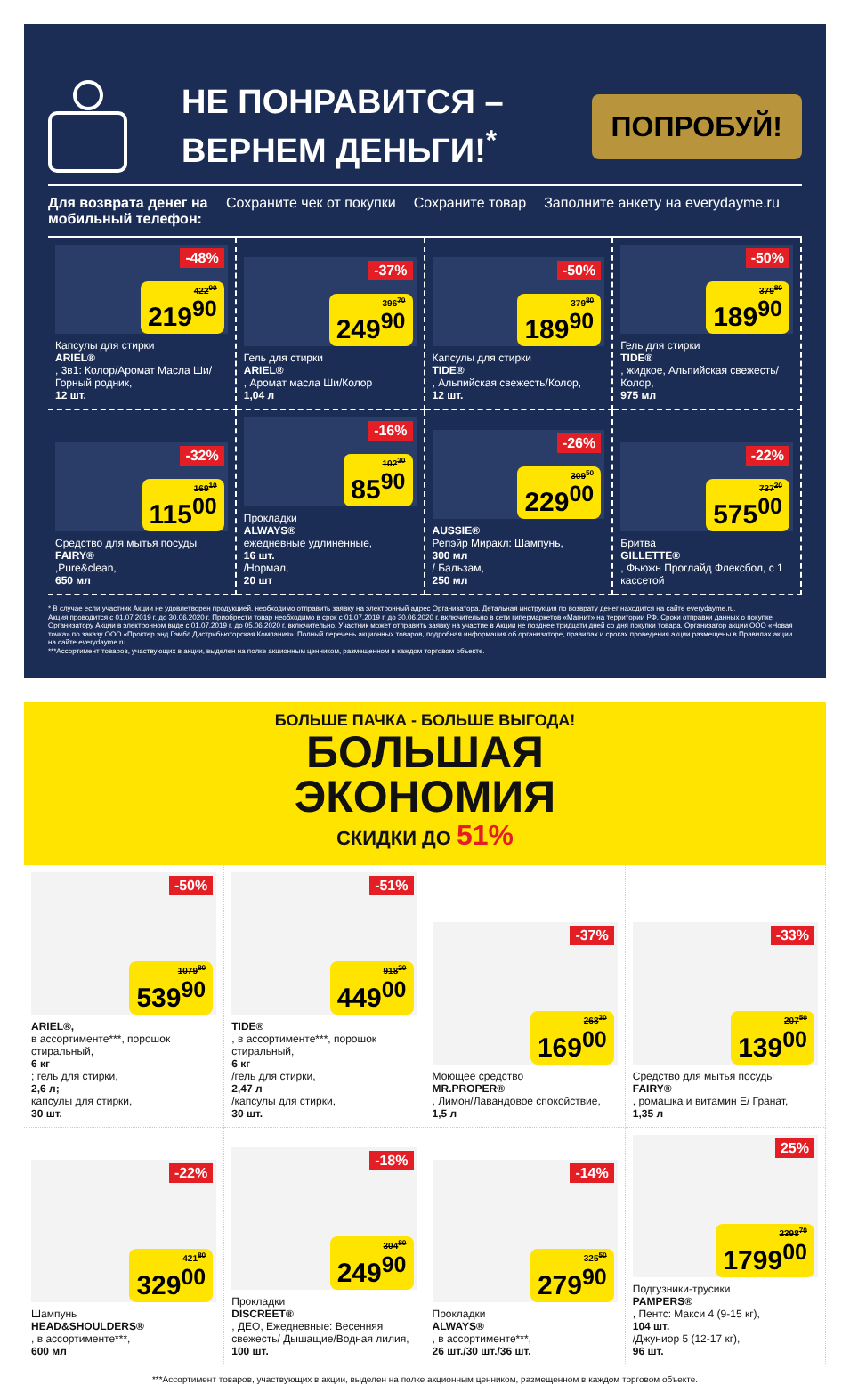НЕ ПОНРАВИТСЯ –
ВЕРНЕМ ДЕНЬГИ!<sup>*</sup>
ПОПРОБУЙ!
Для возврата денег на мобильный телефон: Сохраните чек от покупки Сохраните товар Заполните анкету на everydayme.ru
-48%
422<sup>90</sup>
219<sup>90</sup>
Капсулы для стирки
ARIEL®, 3в1: Колор/Аромат Масла Ши/ Горный родник,
12 шт.
-37%
396<sup>70</sup>
249<sup>90</sup>
Гель для стирки
ARIEL®, Аромат масла Ши/Колор
1,04 л
-50%
379<sup>80</sup>
189<sup>90</sup>
Капсулы для стирки
TIDE®, Альпийская свежесть/Колор,
12 шт.
-50%
379<sup>80</sup>
189<sup>90</sup>
Гель для стирки
TIDE®, жидкое, Альпийская свежесть/Колор,
975 мл
-32%
169<sup>10</sup>
115<sup>00</sup>
Средство для мытья посуды
FAIRY®,Pure&clean,
650 мл
-16%
102<sup>30</sup>
85<sup>90</sup>
Прокладки
ALWAYS®
ежедневные удлиненные,
16 шт.
/Нормал,
20 шт
-26%
309<sup>50</sup>
229<sup>00</sup>
AUSSIE®
Репэйр Миракл: Шампунь,
300 мл
/ Бальзам,
250 мл
-22%
737<sup>20</sup>
575<sup>00</sup>
Бритва
GILLETTE®, Фьюжн Проглайд Флексбол, с 1 кассетой
* В случае если участник Акции не удовлетворен продукцией, необходимо отправить заявку на электронный адрес Организатора. Детальная инструкция по возврату денег находится на сайте everydayme.ru.
Акция проводится с 01.07.2019 г. до 30.06.2020 г. Приобрести товар необходимо в срок с 01.07.2019 г. до 30.06.2020 г. включительно в сети гипермаркетов «Магнит» на территории РФ. Сроки отправки данных о покупке Организатору Акции в электронном виде с 01.07.2019 г. до 05.06.2020 г. включительно. Участник может отправить заявку на участие в Акции не позднее тридцати дней со дня покупки товара. Организатор акции ООО «Новая точка» по заказу ООО «Проктер энд Гэмбл Дистрибьюторская Компания». Полный перечень акционных товаров, подробная информация об организаторе, правилах и сроках проведения акции размещены в Правилах акции на сайте everydayme.ru.
***Ассортимент товаров, участвующих в акции, выделен на полке акционным ценником, размещенном в каждом торговом объекте.
БОЛЬШЕ ПАЧКА - БОЛЬШЕ ВЫГОДА!
БОЛЬШАЯ
ЭКОНОМИЯ
СКИДКИ ДО 51%
-50%
1079<sup>80</sup>
539<sup>90</sup>
ARIEL®,
в ассортименте***, порошок стиральный,
6 кг; гель для стирки,
2,6 л;
капсулы для стирки,
30 шт.
-51%
918<sup>20</sup>
449<sup>00</sup>
TIDE®, в ассортименте***, порошок стиральный,
6 кг
/гель для стирки,
2,47 л
/капсулы для стирки,
30 шт.
-37%
268<sup>30</sup>
169<sup>00</sup>
Моющее средство
MR.PROPER®, Лимон/Лавандовое спокойствие,
1,5 л
-33%
207<sup>50</sup>
139<sup>00</sup>
Средство для мытья посуды
FAIRY®, ромашка и витамин Е/ Гранат,
1,35 л
-22%
421<sup>80</sup>
329<sup>00</sup>
Шампунь
HEAD&SHOULDERS®, в ассортименте***,
600 мл
-18%
304<sup>80</sup>
249<sup>90</sup>
Прокладки
DISCREET®, ДЕО, Ежедневные: Весенняя свежесть/ Дышащие/Водная лилия,
100 шт.
-14%
325<sup>50</sup>
279<sup>90</sup>
Прокладки
ALWAYS®, в ассортименте***,
26 шт./30 шт./36 шт.
25%
2398<sup>70</sup>
1799<sup>00</sup>
Подгузники-трусики
PAMPERS®, Пентс: Макси 4 (9-15 кг),
104 шт.
/Джуниор 5 (12-17 кг),
96 шт.
***Ассортимент товаров, участвующих в акции, выделен на полке акционным ценником, размещенном в каждом торговом объекте.